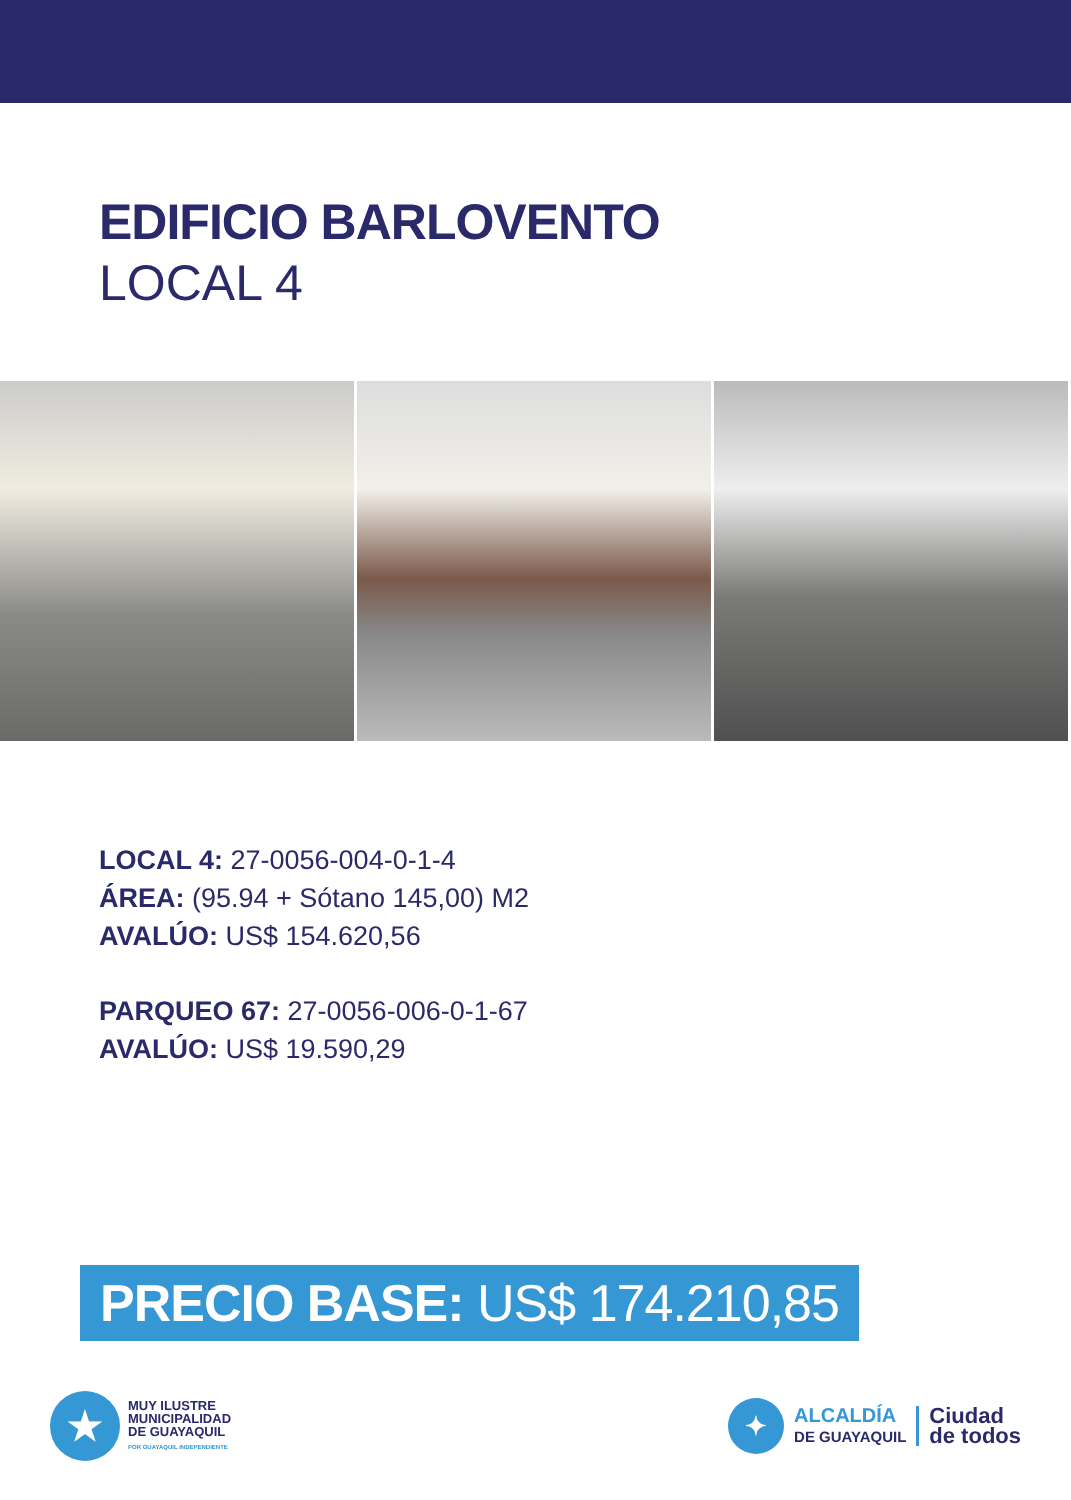EDIFICIO BARLOVENTO
LOCAL 4
LOCAL 4: 27-0056-004-0-1-4
ÁREA: (95.94 + Sótano 145,00) M2
AVALÚO: US$ 154.620,56
PARQUEO 67: 27-0056-006-0-1-67
AVALÚO: US$ 19.590,29
PRECIO BASE: US$ 174.210,85
★
MUY ILUSTRE
MUNICIPALIDAD
DE GUAYAQUIL
POR GUAYAQUIL INDEPENDIENTE
✦
ALCALDÍA
DE GUAYAQUIL
Ciudad
de todos